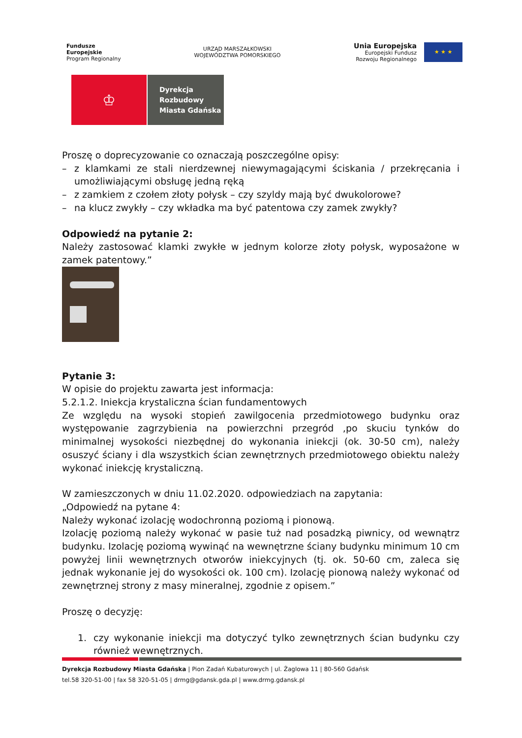Fundusze
Europejskie
Program Regionalny
URZĄD MARSZAŁKOWSKI
WOJEWÓDZTWA POMORSKIEGO
Unia Europejska
Europejski Fundusz
Rozwoju Regionalnego
★ ★ ★
♔
Dyrekcja
Rozbudowy
Miasta Gdańska
Proszę o doprecyzowanie co oznaczają poszczególne opisy:
– z klamkami ze stali nierdzewnej niewymagającymi ściskania / przekręcania i umożliwiającymi obsługę jedną ręką
– z zamkiem z czołem złoty połysk – czy szyldy mają być dwukolorowe?
– na klucz zwykły – czy wkładka ma być patentowa czy zamek zwykły?
Odpowiedź na pytanie 2:
Należy zastosować klamki zwykłe w jednym kolorze złoty połysk, wyposażone w zamek patentowy.”
Pytanie 3:
W opisie do projektu zawarta jest informacja:
5.2.1.2. Iniekcja krystaliczna ścian fundamentowych
Ze względu na wysoki stopień zawilgocenia przedmiotowego budynku oraz występowanie zagrzybienia na powierzchni przegród ,po skuciu tynków do minimalnej wysokości niezbędnej do wykonania iniekcji (ok. 30-50 cm), należy osuszyć ściany i dla wszystkich ścian zewnętrznych przedmiotowego obiektu należy wykonać iniekcję krystaliczną.
W zamieszczonych w dniu 11.02.2020. odpowiedziach na zapytania:
„Odpowiedź na pytane 4:
Należy wykonać izolację wodochronną poziomą i pionową.
Izolację poziomą należy wykonać w pasie tuż nad posadzką piwnicy, od wewnątrz budynku. Izolację poziomą wywinąć na wewnętrzne ściany budynku minimum 10 cm powyżej linii wewnętrznych otworów iniekcyjnych (tj. ok. 50-60 cm, zaleca się jednak wykonanie jej do wysokości ok. 100 cm). Izolację pionową należy wykonać od zewnętrznej strony z masy mineralnej, zgodnie z opisem.”
Proszę o decyzję:
1. czy wykonanie iniekcji ma dotyczyć tylko zewnętrznych ścian budynku czy również wewnętrznych.
Dyrekcja Rozbudowy Miasta Gdańska | Pion Zadań Kubaturowych | ul. Żaglowa 11 | 80-560 Gdańsk
tel.58 320-51-00 | fax 58 320-51-05 | drmg@gdansk.gda.pl | www.drmg.gdansk.pl